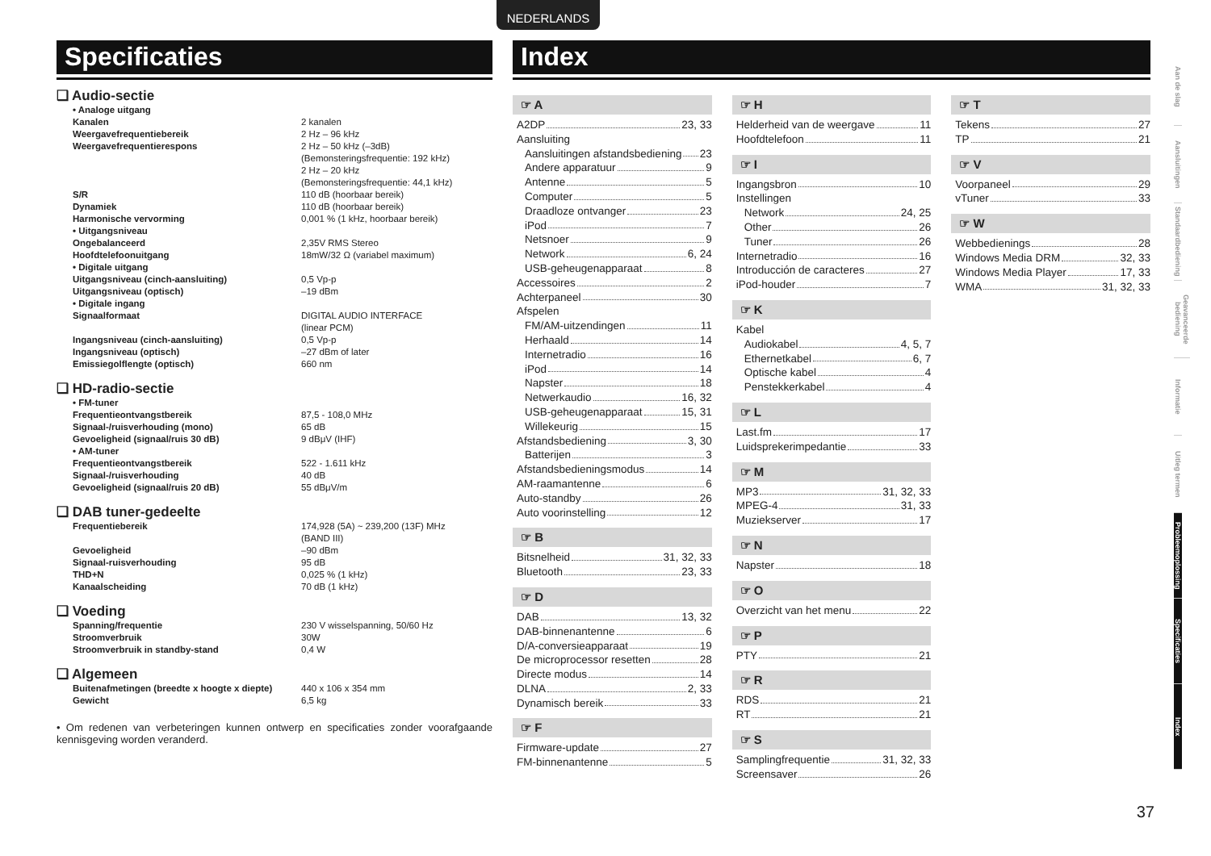NEDERLANDS
Specificaties
❑ Audio-sectie
| • Analoge uitgang | |
| Kanalen | 2 kanalen |
| Weergavefrequentiebereik | 2 Hz – 96 kHz |
| Weergavefrequentierespons | 2 Hz – 50 kHz (–3dB) (Bemonsteringsfrequentie: 192 kHz) 2 Hz – 20 kHz (Bemonsteringsfrequentie: 44,1 kHz) |
| S/R | 110 dB (hoorbaar bereik) |
| Dynamiek | 110 dB (hoorbaar bereik) |
| Harmonische vervorming | 0,001 % (1 kHz, hoorbaar bereik) |
| • Uitgangsniveau | |
| Ongebalanceerd | 2,35V RMS Stereo |
| Hoofdtelefoonuitgang | 18mW/32 Ω (variabel maximum) |
| • Digitale uitgang | |
| Uitgangsniveau (cinch-aansluiting) | 0,5 Vp-p |
| Uitgangsniveau (optisch) | –19 dBm |
| • Digitale ingang | |
| Signaalformaat | DIGITAL AUDIO INTERFACE (linear PCM) |
| Ingangsniveau (cinch-aansluiting) | 0,5 Vp-p |
| Ingangsniveau (optisch) | –27 dBm of later |
| Emissiegolflengte (optisch) | 660 nm |
❑ HD-radio-sectie
| • FM-tuner | |
| Frequentieontvangstbereik | 87,5 - 108,0 MHz |
| Signaal-/ruisverhouding (mono) | 65 dB |
| Gevoeligheid (signaal/ruis 30 dB) | 9 dBμV (IHF) |
| • AM-tuner | |
| Frequentieontvangstbereik | 522 - 1.611 kHz |
| Signaal-/ruisverhouding | 40 dB |
| Gevoeligheid (signaal/ruis 20 dB) | 55 dBμV/m |
❑ DAB tuner-gedeelte
| Frequentiebereik | 174,928 (5A) ~ 239,200 (13F) MHz (BAND III) |
| Gevoeligheid | –90 dBm |
| Signaal-ruisverhouding | 95 dB |
| THD+N | 0,025 % (1 kHz) |
| Kanaalscheiding | 70 dB (1 kHz) |
❑ Voeding
| Spanning/frequentie | 230 V wisselspanning, 50/60 Hz |
| Stroomverbruik | 30W |
| Stroomverbruik in standby-stand | 0,4 W |
❑ Algemeen
| Buitenafmetingen (breedte x hoogte x diepte) | 440 x 106 x 354 mm |
| Gewicht | 6,5 kg |
• Om redenen van verbeteringen kunnen ontwerp en specificaties zonder voorafgaande kennisgeving worden veranderd.
Index
☞ A
A2DP 23, 33
Aansluiting
Aansluitingen afstandsbediening 23
Andere apparatuur 9
Antenne 5
Computer 5
Draadloze ontvanger 23
iPod 7
Netsnoer 9
Network 6, 24
USB-geheugenapparaat 8
Accessoires 2
Achterpaneel 30
Afspelen
FM/AM-uitzendingen 11
Herhaald 14
Internetradio 16
iPod 14
Napster 18
Netwerkaudio 16, 32
USB-geheugenapparaat 15, 31
Willekeurig 15
Afstandsbediening 3, 30
Batterijen 3
Afstandsbedieningsmodus 14
AM-raamantenne 6
Auto-standby 26
Auto voorinstelling 12
☞ B
Bitsnelheid 31, 32, 33
Bluetooth 23, 33
☞ D
DAB 13, 32
DAB-binnenantenne 6
D/A-conversieapparaat 19
De microprocessor resetten 28
Directe modus 14
DLNA 2, 33
Dynamisch bereik 33
☞ F
Firmware-update 27
FM-binnenantenne 5
☞ H
Helderheid van de weergave 11
Hoofdtelefoon 11
☞ I
Ingangsbron 10
Instellingen
Network 24, 25
Other 26
Tuner 26
Internetradio 16
Introducción de caracteres 27
iPod-houder 7
☞ K
Kabel
Audiokabel 4, 5, 7
Ethernetkabel 6, 7
Optische kabel 4
Penstekkerkabel 4
☞ L
Last.fm 17
Luidsprekerimpedantie 33
☞ M
MP3 31, 32, 33
MPEG-4 31, 33
Muziekserver 17
☞ N
Napster 18
☞ O
Overzicht van het menu 22
☞ P
PTY 21
☞ R
RDS 21
RT 21
☞ S
Samplingfrequentie 31, 32, 33
Screensaver 26
☞ T
Tekens 27
TP 21
☞ V
Voorpaneel 29
vTuner 33
☞ W
Webbedienings 28
Windows Media DRM 32, 33
Windows Media Player 17, 33
WMA 31, 32, 33
Aan de slag
Aansluitingen
Standaardbediening
Geavanceerde bediening
Informatie
Uitleg termen
Probleemoplossing
Specificaties
Index
37